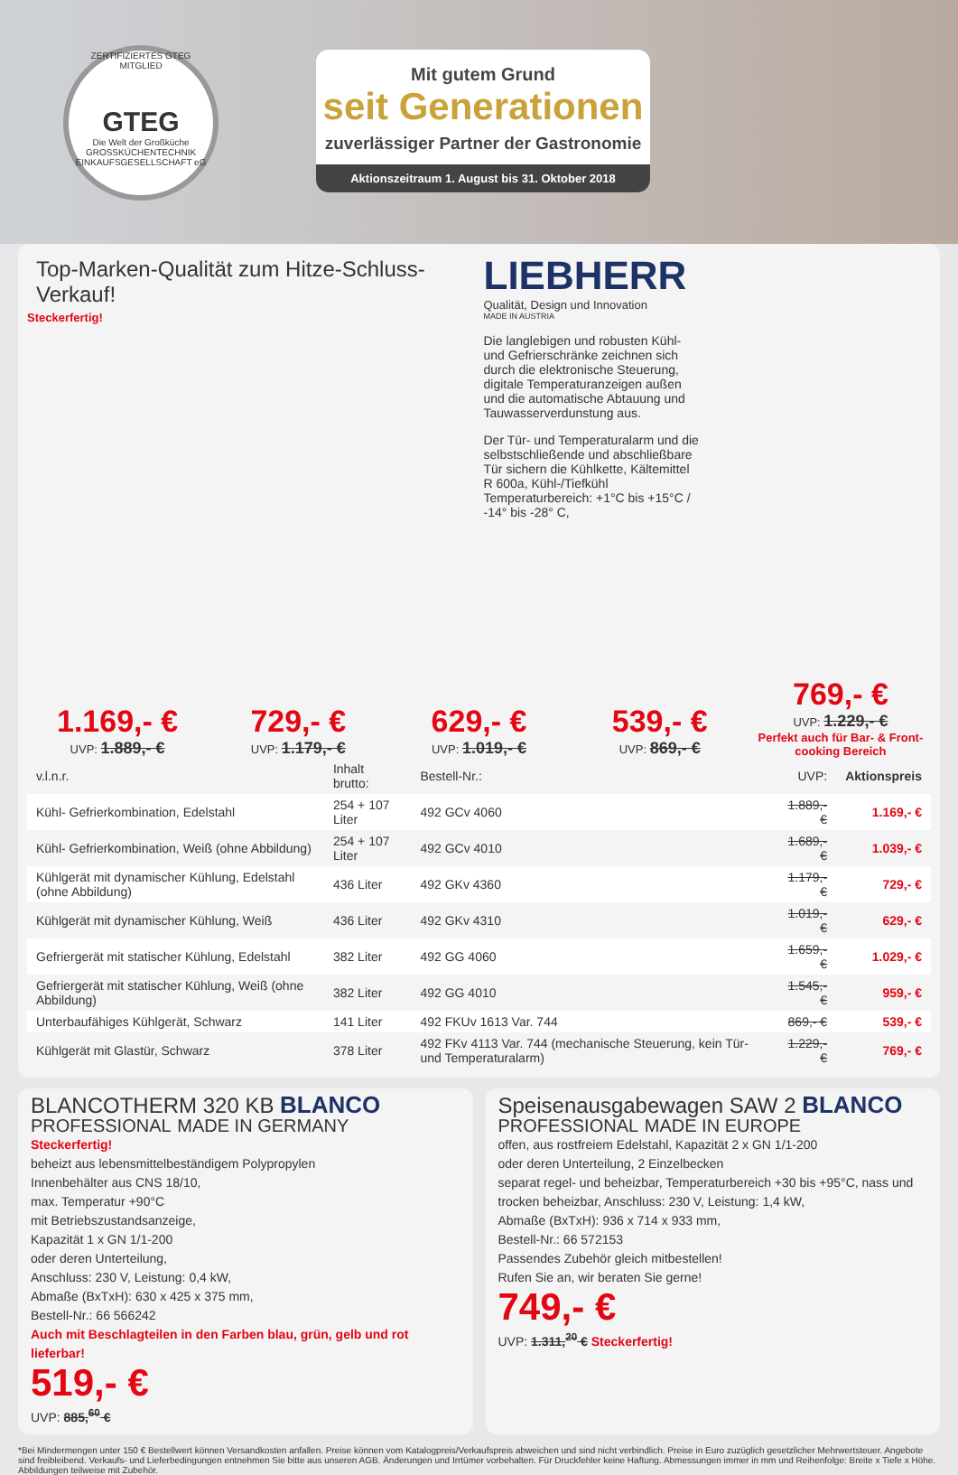ZERTIFIZIERTES GTEG MITGLIED
GTEG
Die Welt der Großküche
GROSSKÜCHENTECHNIK EINKAUFSGESELLSCHAFT eG
Mit gutem Grund
seit Generationen
zuverlässiger Partner der Gastronomie
Aktionszeitraum 1. August bis 31. Oktober 2018
Top-Marken-Qualität zum Hitze-Schluss-Verkauf!
Steckerfertig!
LIEBHERR
Qualität, Design und Innovation
MADE IN AUSTRIA
Die langlebigen und robusten Kühl- und Gefrierschränke zeichnen sich durch die elektronische Steuerung, digitale Temperaturanzeigen außen und die automatische Abtauung und Tauwasserverdunstung aus.
Der Tür- und Temperaturalarm und die selbstschließende und abschließbare Tür sichern die Kühlkette, Kältemittel R 600a, Kühl-/Tiefkühl Temperaturbereich: +1°C bis +15°C / -14° bis -28° C,
1.169,- €
UVP: 1.889,- €
729,- €
UVP: 1.179,- €
629,- €
UVP: 1.019,- €
539,- €
UVP: 869,- €
769,- €
UVP: 1.229,- €
Perfekt auch für Bar- & Front-cooking Bereich
| v.l.n.r. | Inhalt brutto: | Bestell-Nr.: | UVP: | Aktionspreis |
| --- | --- | --- | --- | --- |
| Kühl- Gefrierkombination, Edelstahl | 254 + 107 Liter | 492 GCv 4060 | 1.889,- € | 1.169,- € |
| Kühl- Gefrierkombination, Weiß (ohne Abbildung) | 254 + 107 Liter | 492 GCv 4010 | 1.689,- € | 1.039,- € |
| Kühlgerät mit dynamischer Kühlung, Edelstahl (ohne Abbildung) | 436 Liter | 492 GKv 4360 | 1.179,- € | 729,- € |
| Kühlgerät mit dynamischer Kühlung, Weiß | 436 Liter | 492 GKv 4310 | 1.019,- € | 629,- € |
| Gefriergerät mit statischer Kühlung, Edelstahl | 382 Liter | 492 GG 4060 | 1.659,- € | 1.029,- € |
| Gefriergerät mit statischer Kühlung, Weiß (ohne Abbildung) | 382 Liter | 492 GG 4010 | 1.545,- € | 959,- € |
| Unterbaufähiges Kühlgerät, Schwarz | 141 Liter | 492 FKUv 1613 Var. 744 | 869,- € | 539,- € |
| Kühlgerät mit Glastür, Schwarz | 378 Liter | 492 FKv 4113 Var. 744 (mechanische Steuerung, kein Tür- und Temperaturalarm) | 1.229,- € | 769,- € |
BLANCOTHERM 320 KB BLANCO PROFESSIONAL MADE IN GERMANY
Steckerfertig!
beheizt aus lebensmittelbeständigem Polypropylen
Innenbehälter aus CNS 18/10,
max. Temperatur +90°C
mit Betriebszustandsanzeige,
Kapazität 1 x GN 1/1-200
oder deren Unterteilung,
Anschluss: 230 V, Leistung: 0,4 kW,
Abmaße (BxTxH): 630 x 425 x 375 mm,
Bestell-Nr.: 66 566242
Auch mit Beschlagteilen in den Farben blau, grün, gelb und rot lieferbar!
519,- €
UVP: 885,<sup>60</sup> €
Speisenausgabewagen SAW 2 BLANCO PROFESSIONAL MADE IN EUROPE
offen, aus rostfreiem Edelstahl, Kapazität 2 x GN 1/1-200
oder deren Unterteilung, 2 Einzelbecken
separat regel- und beheizbar, Temperaturbereich +30 bis +95°C, nass und trocken beheizbar, Anschluss: 230 V, Leistung: 1,4 kW,
Abmaße (BxTxH): 936 x 714 x 933 mm,
Bestell-Nr.: 66 572153
Passendes Zubehör gleich mitbestellen!
Rufen Sie an, wir beraten Sie gerne!
749,- €
UVP: 1.311,<sup>20</sup> € Steckerfertig!
*Bei Mindermengen unter 150 € Bestellwert können Versandkosten anfallen. Preise können vom Katalogpreis/Verkaufspreis abweichen und sind nicht verbindlich. Preise in Euro zuzüglich gesetzlicher Mehrwertsteuer. Angebote sind freibleibend. Verkaufs- und Lieferbedingungen entnehmen Sie bitte aus unseren AGB. Änderungen und Irrtümer vorbehalten. Für Druckfehler keine Haftung. Abmessungen immer in mm und Reihenfolge: Breite x Tiefe x Höhe. Abbildungen teilweise mit Zubehör.